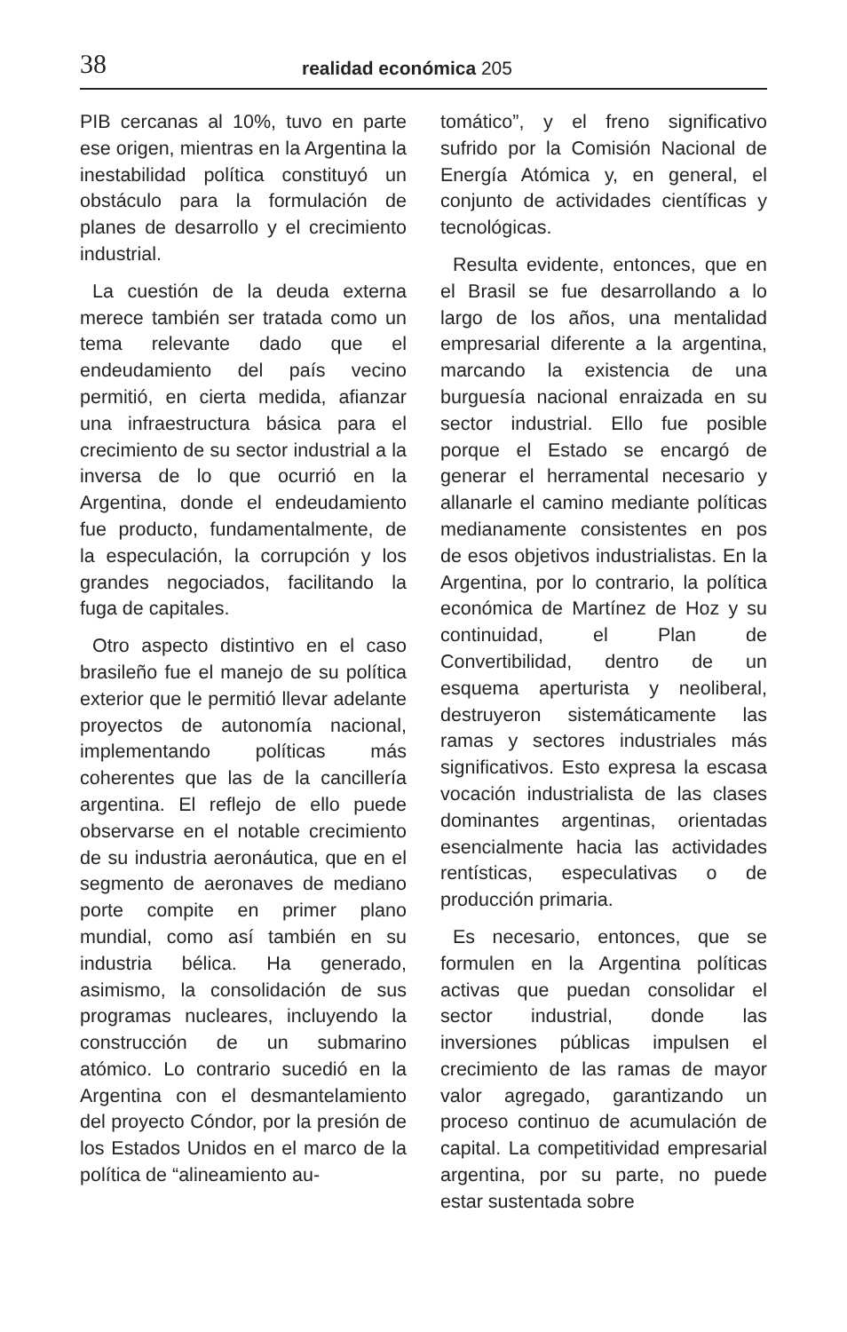38 realidad económica 205
PIB cercanas al 10%, tuvo en parte ese origen, mientras en la Argentina la inestabilidad política constituyó un obstáculo para la formulación de planes de desarrollo y el crecimiento industrial.
La cuestión de la deuda externa merece también ser tratada como un tema relevante dado que el endeudamiento del país vecino permitió, en cierta medida, afianzar una infraestructura básica para el crecimiento de su sector industrial a la inversa de lo que ocurrió en la Argentina, donde el endeudamiento fue producto, fundamentalmente, de la especulación, la corrupción y los grandes negociados, facilitando la fuga de capitales.
Otro aspecto distintivo en el caso brasileño fue el manejo de su política exterior que le permitió llevar adelante proyectos de autonomía nacional, implementando políticas más coherentes que las de la cancillería argentina. El reflejo de ello puede observarse en el notable crecimiento de su industria aeronáutica, que en el segmento de aeronaves de mediano porte compite en primer plano mundial, como así también en su industria bélica. Ha generado, asimismo, la consolidación de sus programas nucleares, incluyendo la construcción de un submarino atómico. Lo contrario sucedió en la Argentina con el desmantelamiento del proyecto Cóndor, por la presión de los Estados Unidos en el marco de la política de “alineamiento au-
tomático”, y el freno significativo sufrido por la Comisión Nacional de Energía Atómica y, en general, el conjunto de actividades científicas y tecnológicas.
Resulta evidente, entonces, que en el Brasil se fue desarrollando a lo largo de los años, una mentalidad empresarial diferente a la argentina, marcando la existencia de una burguesía nacional enraizada en su sector industrial. Ello fue posible porque el Estado se encargó de generar el herramental necesario y allanarle el camino mediante políticas medianamente consistentes en pos de esos objetivos industrialistas. En la Argentina, por lo contrario, la política económica de Martínez de Hoz y su continuidad, el Plan de Convertibilidad, dentro de un esquema aperturista y neoliberal, destruyeron sistemáticamente las ramas y sectores industriales más significativos. Esto expresa la escasa vocación industrialista de las clases dominantes argentinas, orientadas esencialmente hacia las actividades rentísticas, especulativas o de producción primaria.
Es necesario, entonces, que se formulen en la Argentina políticas activas que puedan consolidar el sector industrial, donde las inversiones públicas impulsen el crecimiento de las ramas de mayor valor agregado, garantizando un proceso continuo de acumulación de capital. La competitividad empresarial argentina, por su parte, no puede estar sustentada sobre